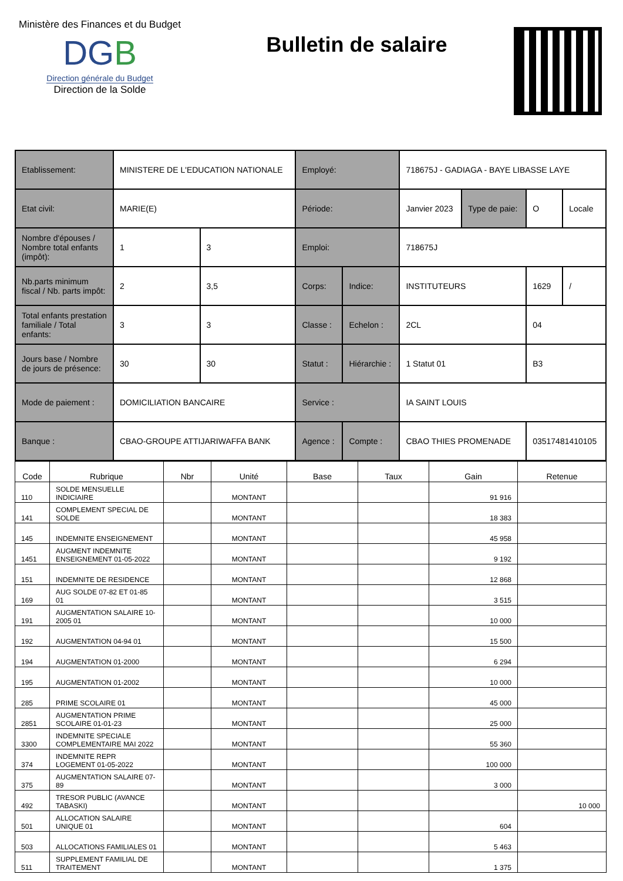Ministère des Finances et du Budget
DGB
Direction générale du Budget
Direction de la Solde
Bulletin de salaire
| Etablissement: | MINISTERE DE L'EDUCATION NATIONALE | | Employé: | | 718675J - GADIAGA - BAYE LIBASSE LAYE | | | |
| Etat civil: | MARIE(E) | | Période: | | Janvier 2023 | Type de paie: | O | Locale |
| Nombre d'épouses / Nombre total enfants (impôt): | 1 | 3 | Emploi: | | 718675J | | | |
| Nb.parts minimum fiscal / Nb. parts impôt: | 2 | 3,5 | Corps: | Indice: | INSTITUTEURS | | 1629 | / |
| Total enfants prestation familiale / Total enfants: | 3 | 3 | Classe : | Echelon : | 2CL | | 04 | |
| Jours base / Nombre de jours de présence: | 30 | 30 | Statut : | Hiérarchie : | 1 Statut 01 | | B3 | |
| Mode de paiement : | DOMICILIATION BANCAIRE | | Service : | | IA SAINT LOUIS | | | |
| Banque : | CBAO-GROUPE ATTIJARIWAFFA BANK | | Agence : | Compte : | CBAO THIES PROMENADE | | 03517481410105 | |
| Code | Rubrique | Nbr | Unité | Base | Taux | Gain | Retenue |
| --- | --- | --- | --- | --- | --- | --- | --- |
| 110 | SOLDE MENSUELLE INDICIAIRE | | MONTANT | | | 91 916 | |
| 141 | COMPLEMENT SPECIAL DE SOLDE | | MONTANT | | | 18 383 | |
| 145 | INDEMNITE ENSEIGNEMENT | | MONTANT | | | 45 958 | |
| 1451 | AUGMENT INDEMNITE ENSEIGNEMENT 01-05-2022 | | MONTANT | | | 9 192 | |
| 151 | INDEMNITE DE RESIDENCE | | MONTANT | | | 12 868 | |
| 169 | AUG SOLDE 07-82 ET 01-85 01 | | MONTANT | | | 3 515 | |
| 191 | AUGMENTATION SALAIRE 10-2005 01 | | MONTANT | | | 10 000 | |
| 192 | AUGMENTATION 04-94 01 | | MONTANT | | | 15 500 | |
| 194 | AUGMENTATION 01-2000 | | MONTANT | | | 6 294 | |
| 195 | AUGMENTATION 01-2002 | | MONTANT | | | 10 000 | |
| 285 | PRIME SCOLAIRE 01 | | MONTANT | | | 45 000 | |
| 2851 | AUGMENTATION PRIME SCOLAIRE 01-01-23 | | MONTANT | | | 25 000 | |
| 3300 | INDEMNITE SPECIALE COMPLEMENTAIRE MAI 2022 | | MONTANT | | | 55 360 | |
| 374 | INDEMNITE REPR LOGEMENT 01-05-2022 | | MONTANT | | | 100 000 | |
| 375 | AUGMENTATION SALAIRE 07-89 | | MONTANT | | | 3 000 | |
| 492 | TRESOR PUBLIC (AVANCE TABASKI) | | MONTANT | | | | 10 000 |
| 501 | ALLOCATION SALAIRE UNIQUE 01 | | MONTANT | | | 604 | |
| 503 | ALLOCATIONS FAMILIALES 01 | | MONTANT | | | 5 463 | |
| 511 | SUPPLEMENT FAMILIAL DE TRAITEMENT | | MONTANT | | | 1 375 | |